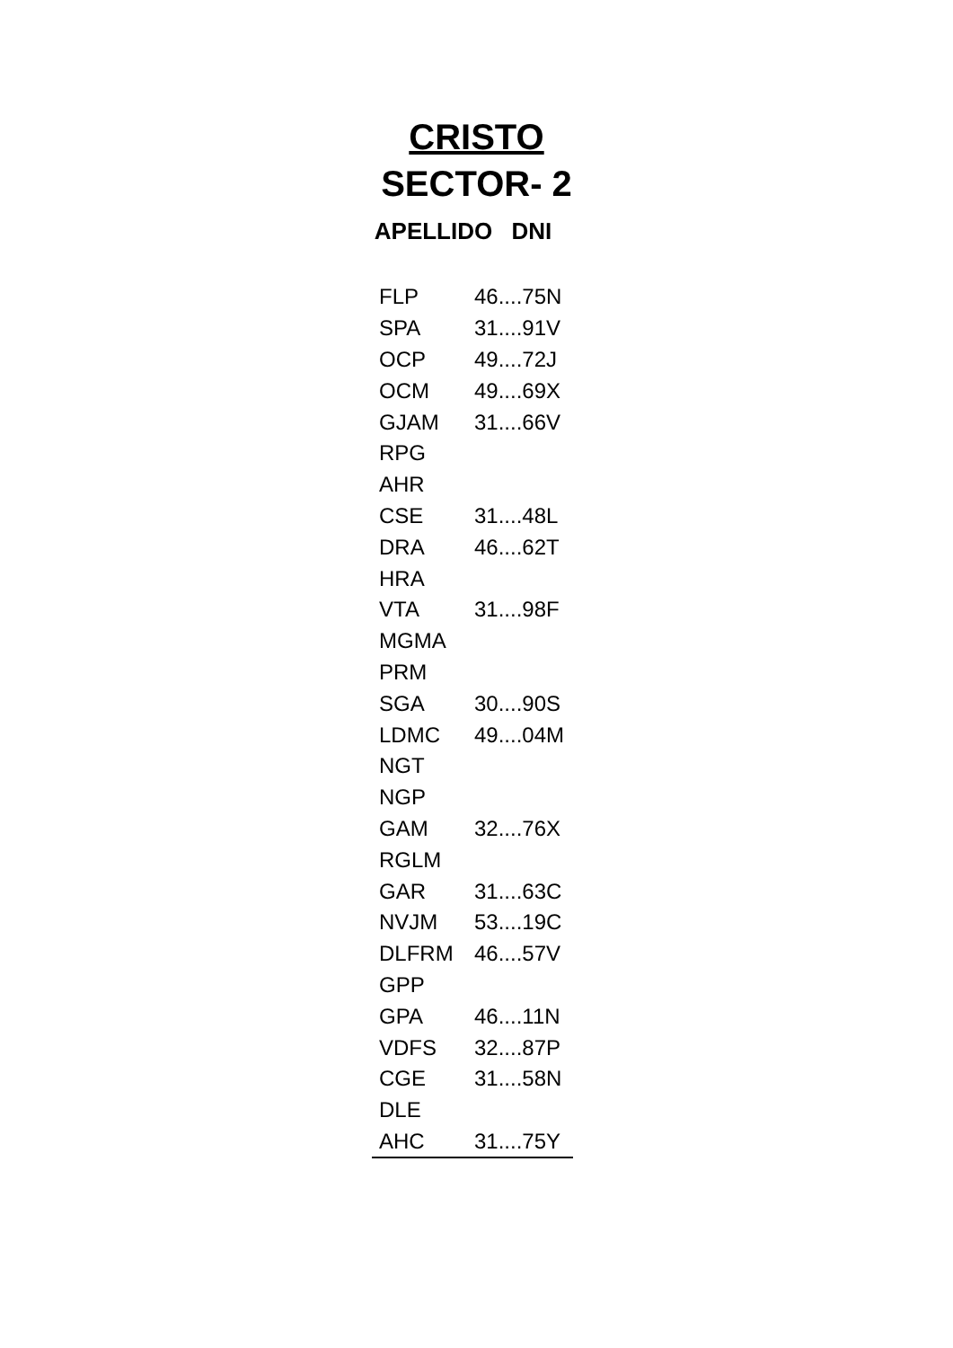CRISTO
SECTOR- 2
APELLIDO DNI
| FLP | 46....75N |
| SPA | 31....91V |
| OCP | 49....72J |
| OCM | 49....69X |
| GJAM | 31....66V |
| RPG | |
| AHR | |
| CSE | 31....48L |
| DRA | 46....62T |
| HRA | |
| VTA | 31....98F |
| MGMA | |
| PRM | |
| SGA | 30....90S |
| LDMC | 49....04M |
| NGT | |
| NGP | |
| GAM | 32....76X |
| RGLM | |
| GAR | 31....63C |
| NVJM | 53....19C |
| DLFRM | 46....57V |
| GPP | |
| GPA | 46....11N |
| VDFS | 32....87P |
| CGE | 31....58N |
| DLE | |
| AHC | 31....75Y |